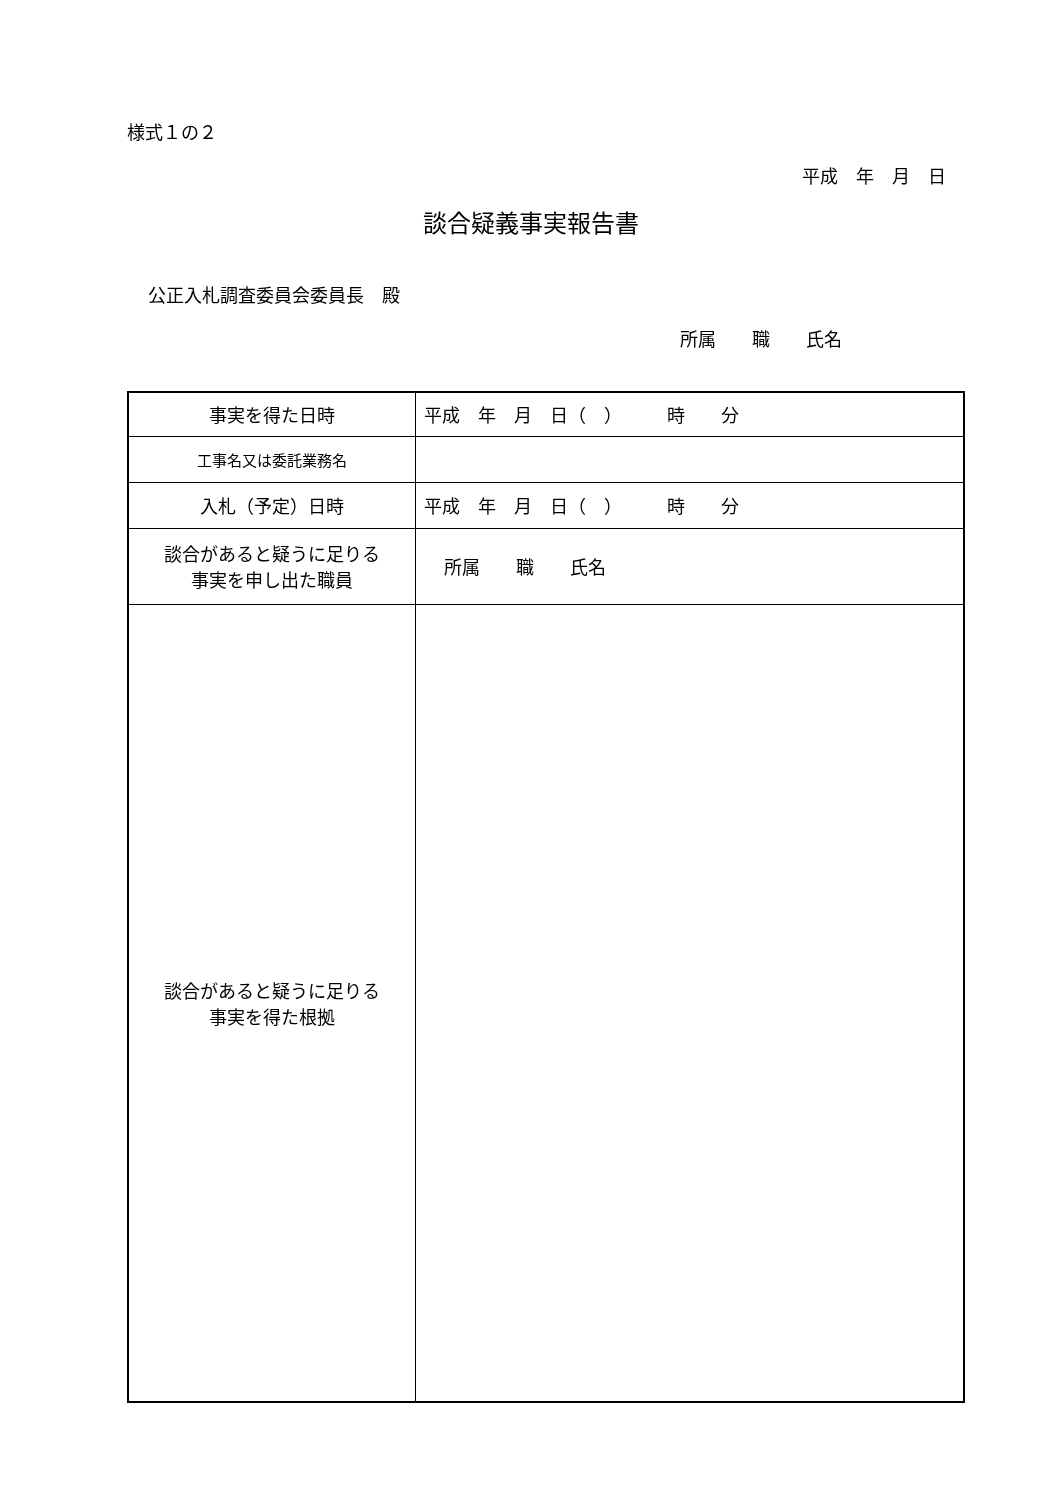様式１の２
平成　年　月　日
談合疑義事実報告書
公正入札調査委員会委員長　殿
所属　　職　　氏名
| 事実を得た日時 | 平成 年 月 日（ ） 時 分 |
| 工事名又は委託業務名 | |
| 入札（予定）日時 | 平成 年 月 日（ ） 時 分 |
| 談合があると疑うに足りる 事実を申し出た職員 | 所属 職 氏名 |
| 談合があると疑うに足りる 事実を得た根拠 | |